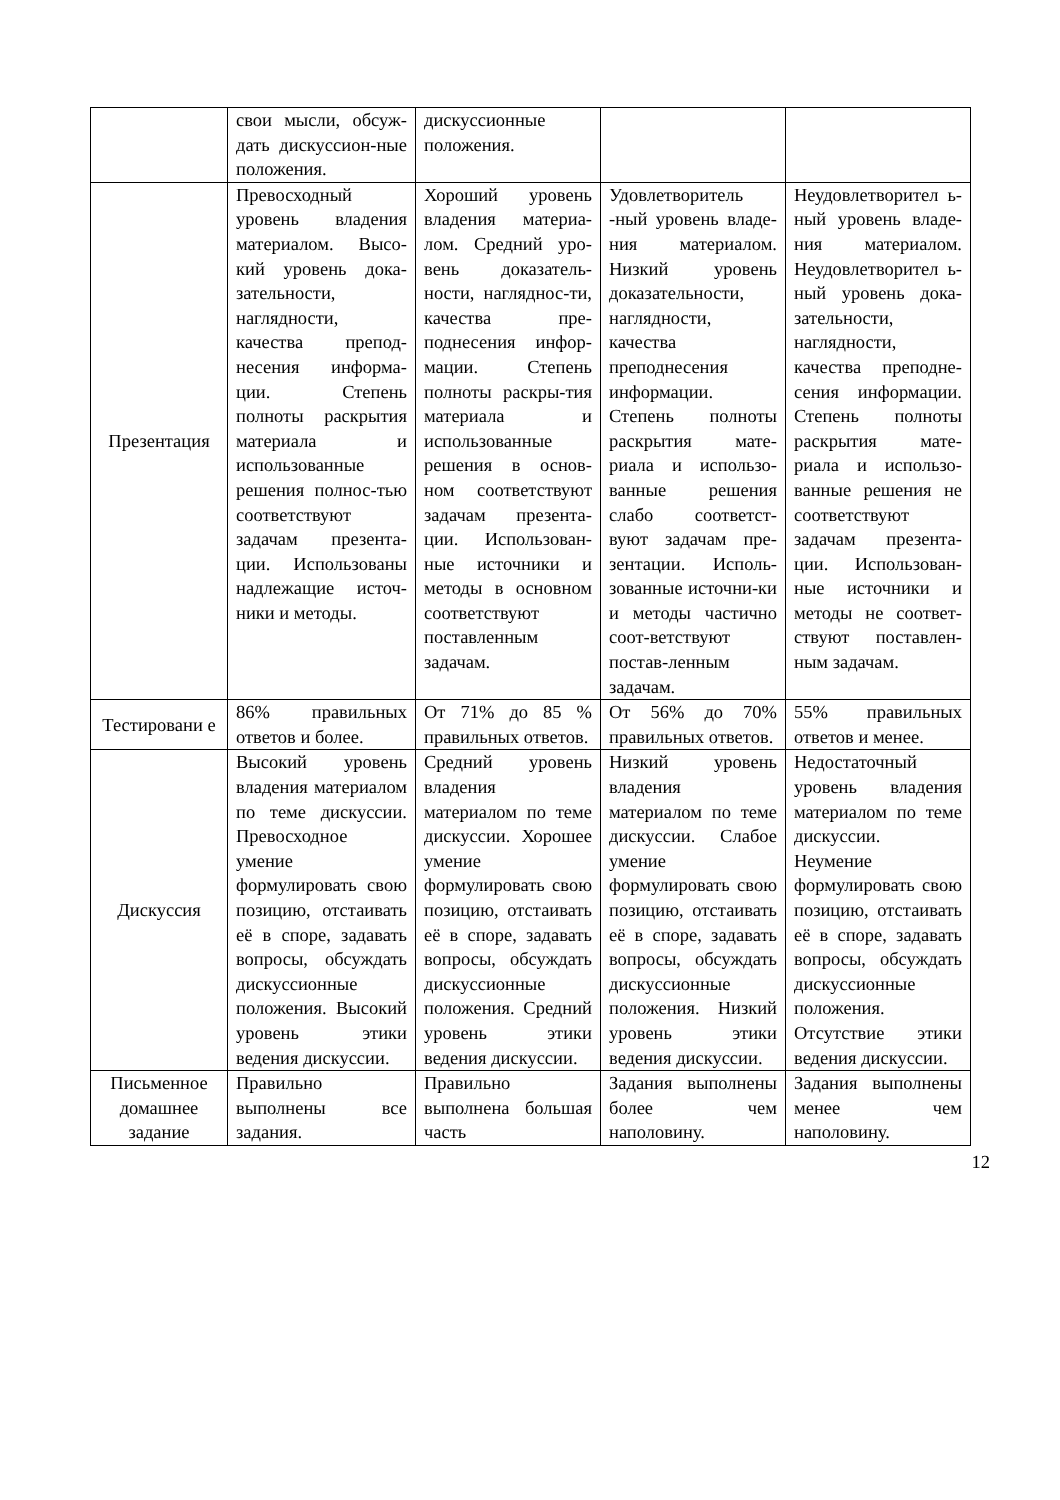| | свои мысли, обсуж-дать дискуссион-ные положения. | дискуссионные положения. | | |
| Презентация | Превосходный уровень владения материалом. Высо-кий уровень дока-зательности, наглядности, качества препод-несения информа-ции. Степень полноты раскрытия материала и использованные решения полнос-тью соответствуют задачам презента-ции. Использованы надлежащие источ-ники и методы. | Хороший уровень владения материа-лом. Средний уро-вень доказатель-ности, нагляднос-ти, качества пре-поднесения инфор-мации. Степень полноты раскры-тия материала и использованные решения в основ-ном соответствуют задачам презента-ции. Использован-ные источники и методы в основном соответствуют поставленным задачам. | Удовлетворитель -ный уровень владе-ния материалом. Низкий уровень доказательности, наглядности, качества преподнесения информации. Степень полноты раскрытия мате-риала и использо-ванные решения слабо соответст-вуют задачам пре-зентации. Исполь-зованные источни-ки и методы частично соот-ветствуют постав-ленным задачам. | Неудовлетворител ь-ный уровень владе-ния материалом. Неудовлетворител ь-ный уровень дока-зательности, наглядности, качества преподне-сения информации. Степень полноты раскрытия мате-риала и использо-ванные решения не соответствуют задачам презента-ции. Использован-ные источники и методы не соответ-ствуют поставлен-ным задачам. |
| Тестировани е | 86% правильных ответов и более. | От 71% до 85 % правильных ответов. | От 56% до 70% правильных ответов. | 55% правильных ответов и менее. |
| Дискуссия | Высокий уровень владения материалом по теме дискуссии. Превосходное умение формулировать свою позицию, отстаивать её в споре, задавать вопросы, обсуждать дискуссионные положения. Высокий уровень этики ведения дискуссии. | Средний уровень владения материалом по теме дискуссии. Хорошее умение формулировать свою позицию, отстаивать её в споре, задавать вопросы, обсуждать дискуссионные положения. Средний уровень этики ведения дискуссии. | Низкий уровень владения материалом по теме дискуссии. Слабое умение формулировать свою позицию, отстаивать её в споре, задавать вопросы, обсуждать дискуссионные положения. Низкий уровень этики ведения дискуссии. | Недостаточный уровень владения материалом по теме дискуссии. Неумение формулировать свою позицию, отстаивать её в споре, задавать вопросы, обсуждать дискуссионные положения. Отсутствие этики ведения дискуссии. |
| Письменное домашнее задание | Правильно выполнены все задания. | Правильно выполнена большая часть | Задания выполнены более чем наполовину. | Задания выполнены менее чем наполовину. |
12